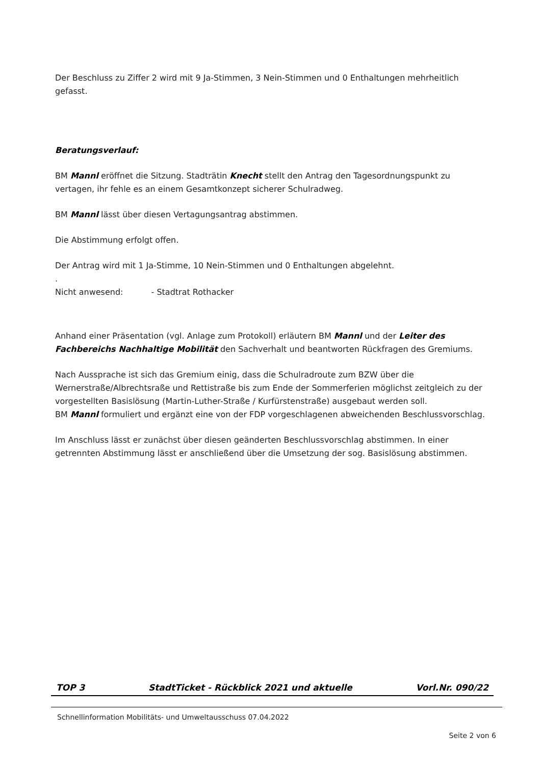Der Beschluss zu Ziffer 2 wird mit 9 Ja-Stimmen, 3 Nein-Stimmen und 0 Enthaltungen mehrheitlich gefasst.
Beratungsverlauf:
BM Mannl eröffnet die Sitzung. Stadträtin Knecht stellt den Antrag den Tagesordnungspunkt zu vertagen, ihr fehle es an einem Gesamtkonzept sicherer Schulradweg.
BM Mannl lässt über diesen Vertagungsantrag abstimmen.
Die Abstimmung erfolgt offen.
Der Antrag wird mit 1 Ja-Stimme, 10 Nein-Stimmen und 0 Enthaltungen abgelehnt.
.
Nicht anwesend: - Stadtrat Rothacker
Anhand einer Präsentation (vgl. Anlage zum Protokoll) erläutern BM Mannl und der Leiter des Fachbereichs Nachhaltige Mobilität den Sachverhalt und beantworten Rückfragen des Gremiums.
Nach Aussprache ist sich das Gremium einig, dass die Schulradroute zum BZW über die Wernerstraße/Albrechtsraße und Rettistraße bis zum Ende der Sommerferien möglichst zeitgleich zu der vorgestellten Basislösung (Martin-Luther-Straße / Kurfürstenstraße) ausgebaut werden soll.
BM Mannl formuliert und ergänzt eine von der FDP vorgeschlagenen abweichenden Beschlussvorschlag.
Im Anschluss lässt er zunächst über diesen geänderten Beschlussvorschlag abstimmen. In einer getrennten Abstimmung lässt er anschließend über die Umsetzung der sog. Basislösung abstimmen.
TOP 3 StadtTicket - Rückblick 2021 und aktuelle Vorl.Nr. 090/22
Schnellinformation Mobilitäts- und Umweltausschuss 07.04.2022
Seite 2 von 6